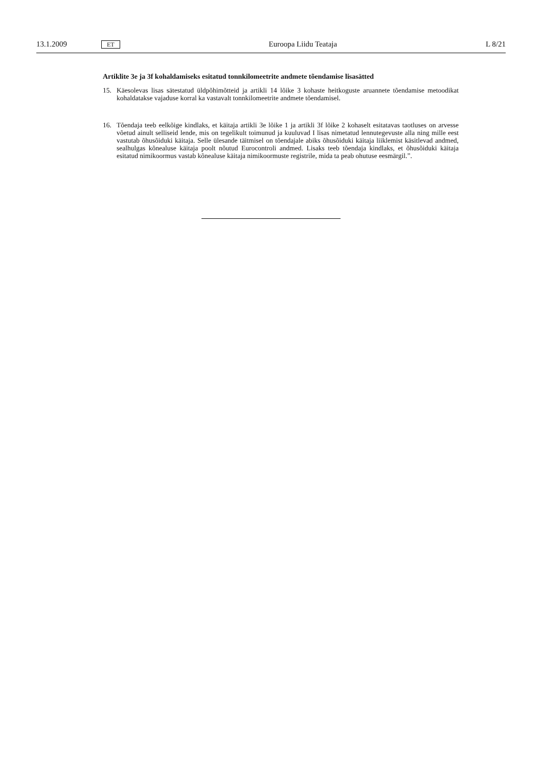13.1.2009 ET Euroopa Liidu Teataja L 8/21
Artiklite 3e ja 3f kohaldamiseks esitatud tonnkilomeetrite andmete tõendamise lisasätted
15. Käesolevas lisas sätestatud üldpõhimõtteid ja artikli 14 lõike 3 kohaste heitkoguste aruannete tõendamise metoodikat kohaldatakse vajaduse korral ka vastavalt tonnkilomeetrite andmete tõendamisel.
16. Tõendaja teeb eelkõige kindlaks, et käitaja artikli 3e lõike 1 ja artikli 3f lõike 2 kohaselt esitatavas taotluses on arvesse võetud ainult selliseid lende, mis on tegelikult toimunud ja kuuluvad I lisas nimetatud lennutegevuste alla ning mille eest vastutab õhusõiduki käitaja. Selle ülesande täitmisel on tõendajale abiks õhusõiduki käitaja liiklemist käsitlevad andmed, sealhulgas kõnealuse käitaja poolt nõutud Eurocontroli andmed. Lisaks teeb tõendaja kindlaks, et õhusõiduki käitaja esitatud nimikoormus vastab kõnealuse käitaja nimikoormuste registrile, mida ta peab ohutuse eesmärgil.”.